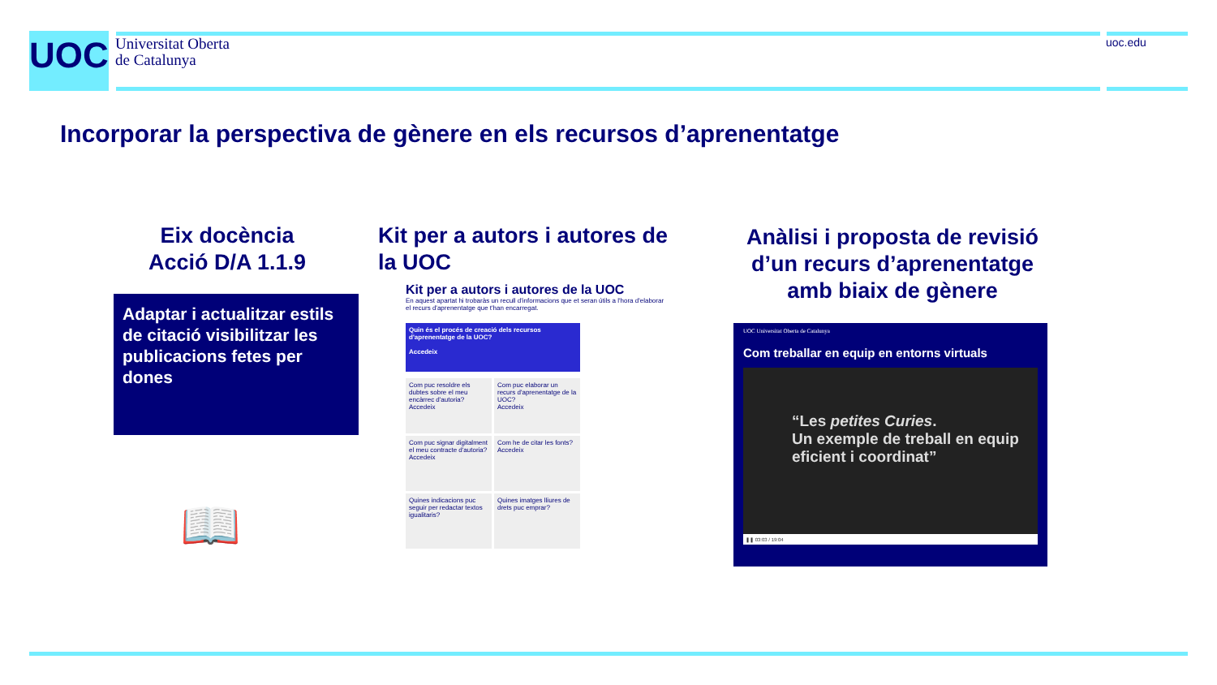UOC
Universitat Oberta
de Catalunya
uoc.edu
Incorporar la perspectiva de gènere en els recursos d’aprenentatge
Eix docència
Acció D/A 1.1.9
Adaptar i actualitzar estils de citació visibilitzar les publicacions fetes per dones
📖
Kit per a autors i autores de la UOC
Anàlisi i proposta de revisió d’un recurs d’aprenentatge amb biaix de gènere
Kit per a autors i autores de la UOC
En aquest apartat hi trobaràs un recull d'informacions que et seran útils a l'hora d'elaborar el recurs d'aprenentatge que t'han encarregat.
Quin és el procés de creació dels recursos d'aprenentatge de la UOC?
Accedeix
Com puc resoldre els dubtes sobre el meu encàrrec d'autoria?
Accedeix
Com puc elaborar un recurs d'aprenentatge de la UOC?
Accedeix
Com puc signar digitalment el meu contracte d'autoria?
Accedeix
Com he de citar les fonts?
Accedeix
Quines indicacions puc seguir per redactar textos igualitaris?
Quines imatges lliures de drets puc emprar?
UOC Universitat Oberta de Catalunya
Com treballar en equip en entorns virtuals
“Les petites Curies.
Un exemple de treball en equip eficient i coordinat”
❚❚ 03:03 / 19:04